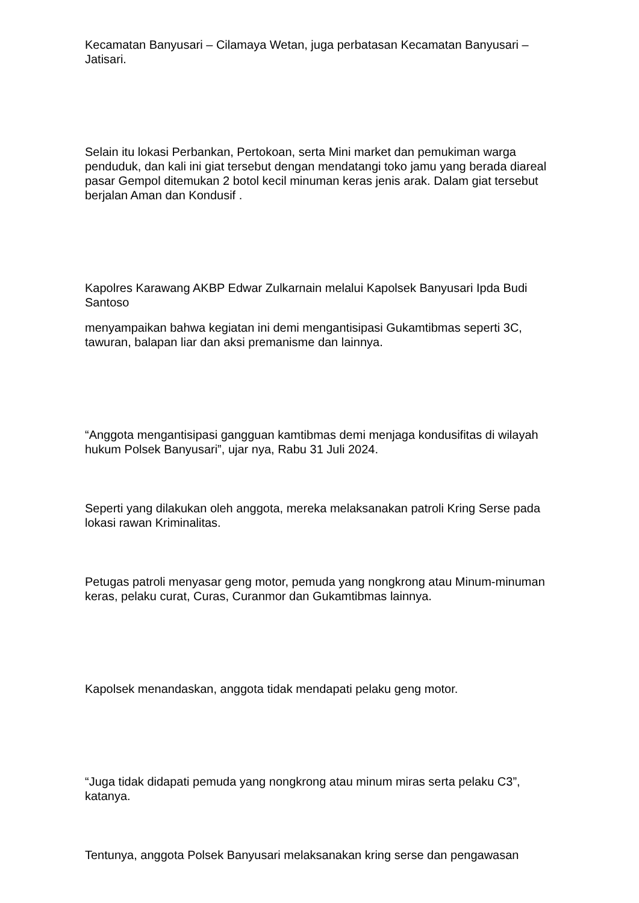Kecamatan Banyusari – Cilamaya Wetan, juga perbatasan Kecamatan Banyusari – Jatisari.
Selain itu lokasi Perbankan, Pertokoan, serta Mini market dan pemukiman warga penduduk, dan kali ini giat tersebut dengan mendatangi toko jamu yang berada diareal pasar Gempol ditemukan 2 botol kecil minuman keras jenis arak. Dalam giat tersebut berjalan Aman dan Kondusif .
Kapolres Karawang AKBP Edwar Zulkarnain melalui Kapolsek Banyusari Ipda Budi Santoso
menyampaikan bahwa kegiatan ini demi mengantisipasi Gukamtibmas seperti 3C, tawuran, balapan liar dan aksi premanisme dan lainnya.
“Anggota mengantisipasi gangguan kamtibmas demi menjaga kondusifitas di wilayah hukum Polsek Banyusari”, ujar nya, Rabu 31 Juli 2024.
Seperti yang dilakukan oleh anggota, mereka melaksanakan patroli Kring Serse pada lokasi rawan Kriminalitas.
Petugas patroli menyasar geng motor, pemuda yang nongkrong atau Minum-minuman keras, pelaku curat, Curas, Curanmor dan Gukamtibmas lainnya.
Kapolsek menandaskan, anggota tidak mendapati pelaku geng motor.
“Juga tidak didapati pemuda yang nongkrong atau minum miras serta pelaku C3”, katanya.
Tentunya, anggota Polsek Banyusari melaksanakan kring serse dan pengawasan